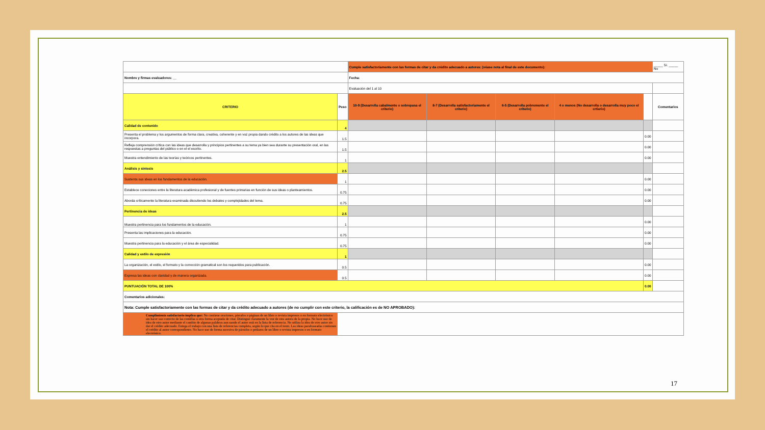| | | Cumple satisfactoriamente con las formas de citar y da crédito adecuado a autores: (véase nota al final de este documento): | | | | | | _____ Sí. _____ No |
| Nombre y firmas evaluadores: __ | | Fecha: | | | | | | |
| | | Evaluación del 1 al 10 | | | | | | |
| CRITERIO | Peso | 10-9 (Desarrolla cabalmente o sobrepasa el criterio) | 8-7 (Desarrolla satisfactoriamente el criterio) | 6-5 (Desarrolla pobremente el criterio) | 4 o menos (No desarrolla o desarrolla muy poco el crtierio) | | Comentarios | |
| Calidad de contenido | 4 | | | | | | | |
| Presenta el problema y los argumentos de forma clara, creativa, coherente y en voz propia dando crédito a los autores de las ideas que incorpora. | 1.5 | | | | | 0.00 | | |
| Refleja comprensión crítica con las ideas que desarrolla y principios pertinentes a su tema ya bien sea durante su presentación oral, en las respuestas a preguntas del público o en el el escrito. | 1.5 | | | | | 0.00 | | |
| Muestra entendimiento de las teorías y teóricos pertinentes. | 1 | | | | | 0.00 | | |
| Análisis y sintesis | 2.5 | | | | | | | |
| Sustenta sus ideas en los fundamentos de la educación. | 1 | | | | | 0.00 | | |
| Establece conexiones entre la literatura académica profesional y de fuentes primarias en función de sus ideas o planteamientos. | 0.75 | | | | | 0.00 | | |
| Aborda críticamente la literatura examinada discutiendo los debates y complejidades del tema. | 0.75 | | | | | 0.00 | | |
| Pertinencia de ideas | 2.5 | | | | | | | |
| Muestra pertinencia para los fundamentos de la educación. | 1 | | | | | 0.00 | | |
| Presenta las implicaciones para la educación. | 0.75 | | | | | 0.00 | | |
| Muestra pertinencia para la educación y el área de especialidad. | 0.75 | | | | | 0.00 | | |
| Calidad y estilo de expresión | 1 | | | | | | | |
| La organización, el estilo, el formato y la corrección gramatical son los requeridos para publicación. | 0.5 | | | | | 0.00 | | |
| Expresa las ideas con claridad y de manera organizada. | 0.5 | | | | | 0.00 | | |
| PUNTUACIÓN TOTAL DE 100% | | | | | | 0.00 | | |
| Comentarios adicionales: | | | | | | | | |
| Nota: Cumple satisfactoriamente con las formas de citar y da crédito adecuado a autores (de no cumplir con este criterio, la calificación es de NO APROBADO): | | | | | | | | |
| Cumplimiento satisfactorio implica que: No contiene oraciones, párrafos o páginas de un libro o revista impresos o en formato electrónico sin hacer uso correcto de las comillas u otra forma aceptada de citar. Distingue claramente la voz de otra autora de la propia. No hace uso de idea de otro autor mediante el cambio de algunas palabras aun uando el autor está en la lista de referencia. No utiliza la idea de otro autor sin dar el crédito adecuado. Entega el trabajo con una lista de referencias completa, según lo que cita en el texto. Las ideas parafraseadas contienen el crédito al autor correspondiente. No hace uso de forma sucesiva de párrafos o pedazos de un libro o revista impresos o en formato electrónico. | | | | | | | | |
17